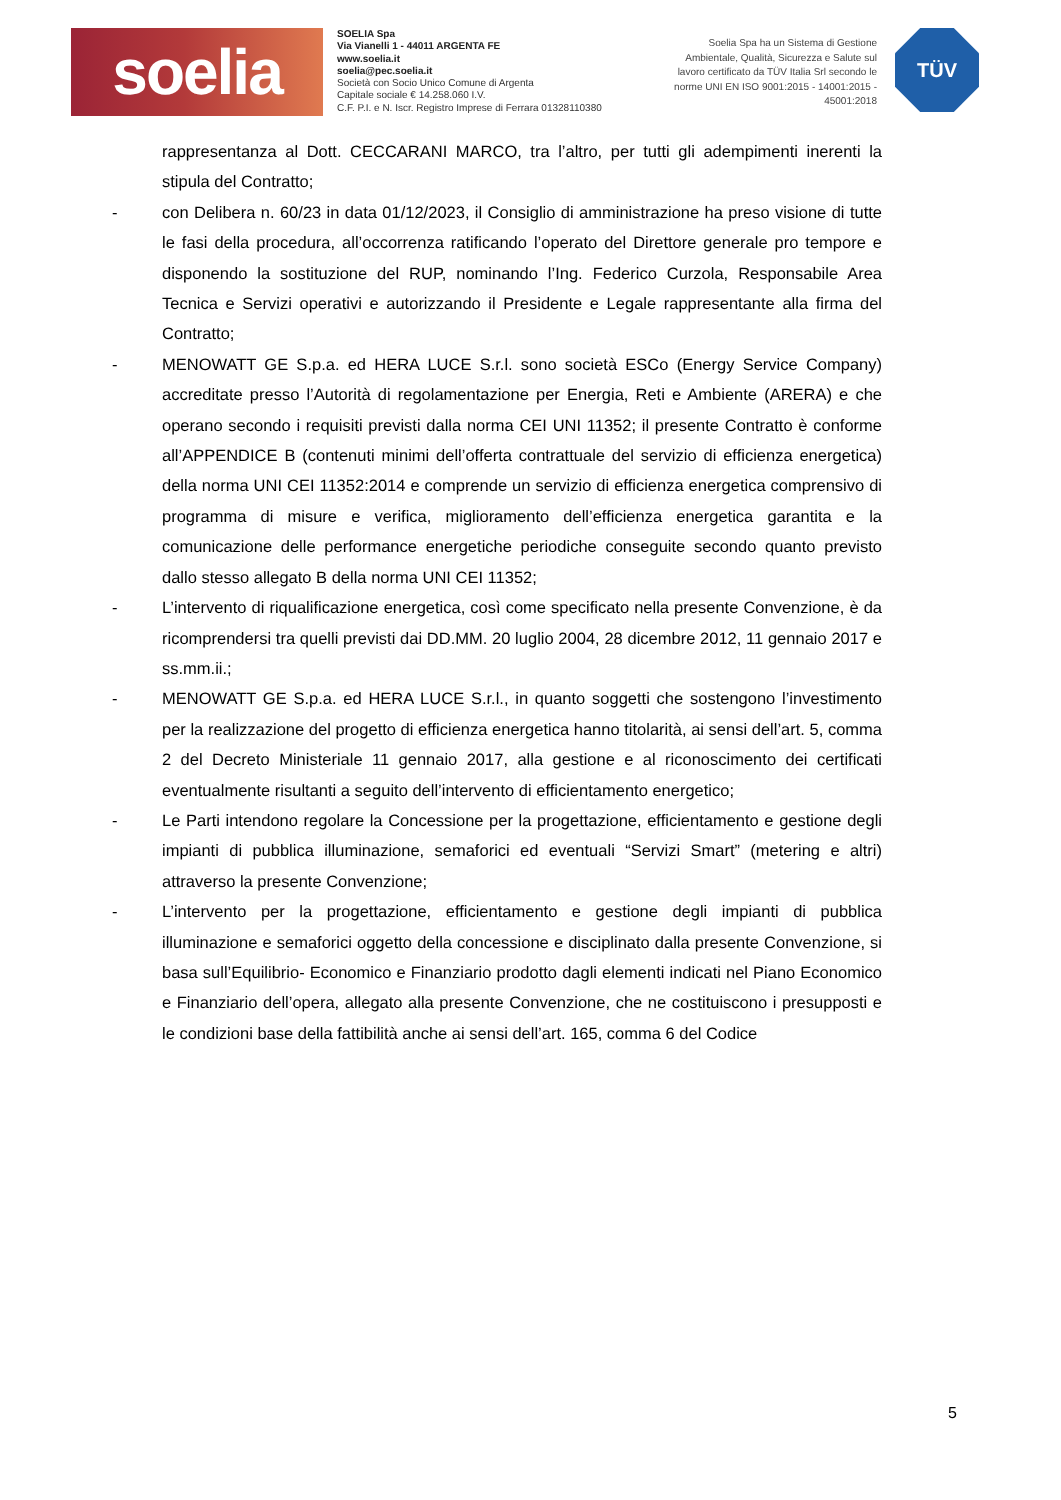soelia
SOELIA Spa
Via Vianelli 1 - 44011 ARGENTA FE
www.soelia.it
soelia@pec.soelia.it
Società con Socio Unico Comune di Argenta
Capitale sociale € 14.258.060 I.V.
C.F. P.I. e N. Iscr. Registro Imprese di Ferrara 01328110380
Soelia Spa ha un Sistema di Gestione Ambientale, Qualità, Sicurezza e Salute sul lavoro certificato da TÜV Italia Srl secondo le norme UNI EN ISO 9001:2015 - 14001:2015 - 45001:2018
TÜV
rappresentanza al Dott. CECCARANI MARCO, tra l’altro, per tutti gli adempimenti inerenti la stipula del Contratto;
- con Delibera n. 60/23 in data 01/12/2023, il Consiglio di amministrazione ha preso visione di tutte le fasi della procedura, all’occorrenza ratificando l’operato del Direttore generale pro tempore e disponendo la sostituzione del RUP, nominando l’Ing. Federico Curzola, Responsabile Area Tecnica e Servizi operativi e autorizzando il Presidente e Legale rappresentante alla firma del Contratto;
- MENOWATT GE S.p.a. ed HERA LUCE S.r.l. sono società ESCo (Energy Service Company) accreditate presso l’Autorità di regolamentazione per Energia, Reti e Ambiente (ARERA) e che operano secondo i requisiti previsti dalla norma CEI UNI 11352; il presente Contratto è conforme all’APPENDICE B (contenuti minimi dell’offerta contrattuale del servizio di efficienza energetica) della norma UNI CEI 11352:2014 e comprende un servizio di efficienza energetica comprensivo di programma di misure e verifica, miglioramento dell’efficienza energetica garantita e la comunicazione delle performance energetiche periodiche conseguite secondo quanto previsto dallo stesso allegato B della norma UNI CEI 11352;
- L’intervento di riqualificazione energetica, così come specificato nella presente Convenzione, è da ricomprendersi tra quelli previsti dai DD.MM. 20 luglio 2004, 28 dicembre 2012, 11 gennaio 2017 e ss.mm.ii.;
- MENOWATT GE S.p.a. ed HERA LUCE S.r.l., in quanto soggetti che sostengono l’investimento per la realizzazione del progetto di efficienza energetica hanno titolarità, ai sensi dell’art. 5, comma 2 del Decreto Ministeriale 11 gennaio 2017, alla gestione e al riconoscimento dei certificati eventualmente risultanti a seguito dell’intervento di efficientamento energetico;
- Le Parti intendono regolare la Concessione per la progettazione, efficientamento e gestione degli impianti di pubblica illuminazione, semaforici ed eventuali “Servizi Smart” (metering e altri) attraverso la presente Convenzione;
- L’intervento per la progettazione, efficientamento e gestione degli impianti di pubblica illuminazione e semaforici oggetto della concessione e disciplinato dalla presente Convenzione, si basa sull’Equilibrio- Economico e Finanziario prodotto dagli elementi indicati nel Piano Economico e Finanziario dell’opera, allegato alla presente Convenzione, che ne costituiscono i presupposti e le condizioni base della fattibilità anche ai sensi dell’art. 165, comma 6 del Codice
5